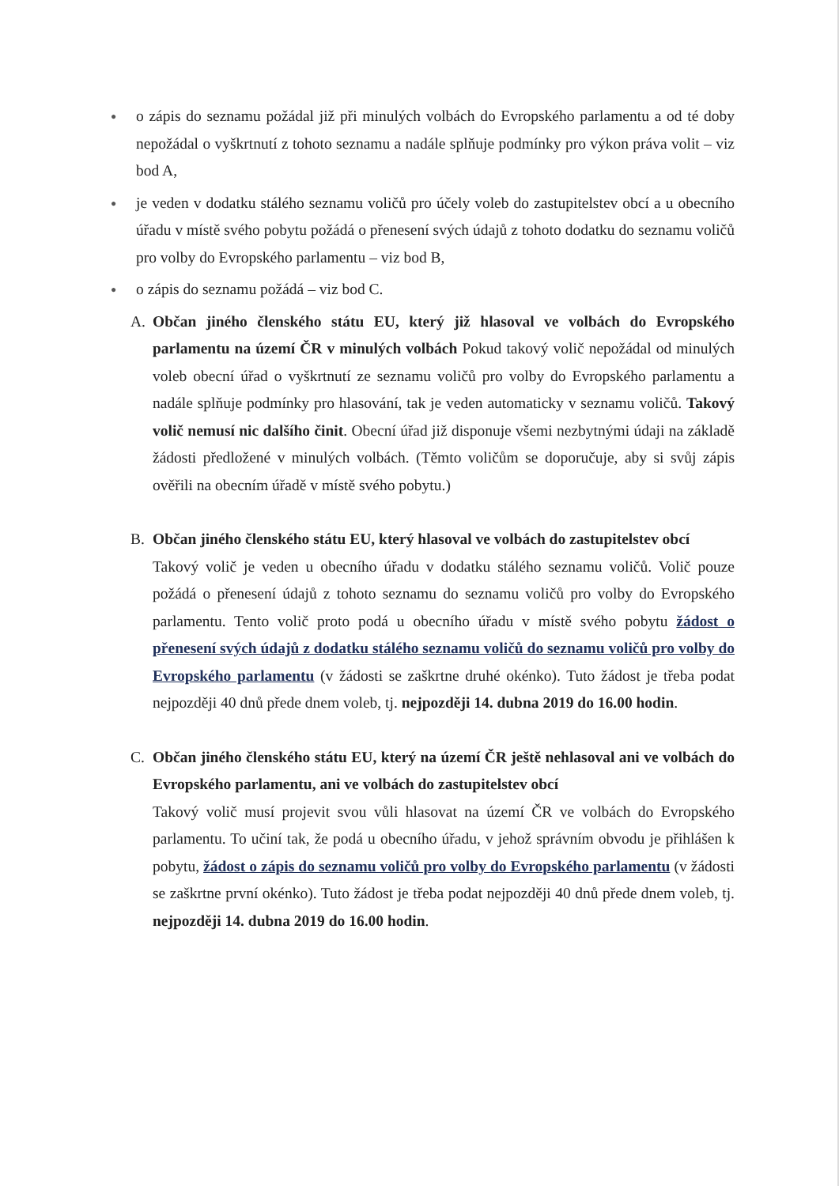●
o zápis do seznamu požádal již při minulých volbách do Evropského parlamentu a od té doby nepožádal o vyškrtnutí z tohoto seznamu a nadále splňuje podmínky pro výkon práva volit – viz bod A,
●
je veden v dodatku stálého seznamu voličů pro účely voleb do zastupitelstev obcí a u obecního úřadu v místě svého pobytu požádá o přenesení svých údajů z tohoto dodatku do seznamu voličů pro volby do Evropského parlamentu – viz bod B,
●
o zápis do seznamu požádá – viz bod C.
A. Občan jiného členského státu EU, který již hlasoval ve volbách do Evropského parlamentu na území ČR v minulých volbách Pokud takový volič nepožádal od minulých voleb obecní úřad o vyškrtnutí ze seznamu voličů pro volby do Evropského parlamentu a nadále splňuje podmínky pro hlasování, tak je veden automaticky v seznamu voličů. Takový volič nemusí nic dalšího činit. Obecní úřad již disponuje všemi nezbytnými údaji na základě žádosti předložené v minulých volbách. (Těmto voličům se doporučuje, aby si svůj zápis ověřili na obecním úřadě v místě svého pobytu.)
B. Občan jiného členského státu EU, který hlasoval ve volbách do zastupitelstev obcí
Takový volič je veden u obecního úřadu v dodatku stálého seznamu voličů. Volič pouze požádá o přenesení údajů z tohoto seznamu do seznamu voličů pro volby do Evropského parlamentu. Tento volič proto podá u obecního úřadu v místě svého pobytu žádost o přenesení svých údajů z dodatku stálého seznamu voličů do seznamu voličů pro volby do Evropského parlamentu (v žádosti se zaškrtne druhé okénko). Tuto žádost je třeba podat nejpozději 40 dnů přede dnem voleb, tj. nejpozději 14. dubna 2019 do 16.00 hodin.
C. Občan jiného členského státu EU, který na území ČR ještě nehlasoval ani ve volbách do Evropského parlamentu, ani ve volbách do zastupitelstev obcí
Takový volič musí projevit svou vůli hlasovat na území ČR ve volbách do Evropského parlamentu. To učiní tak, že podá u obecního úřadu, v jehož správním obvodu je přihlášen k pobytu, žádost o zápis do seznamu voličů pro volby do Evropského parlamentu (v žádosti se zaškrtne první okénko). Tuto žádost je třeba podat nejpozději 40 dnů přede dnem voleb, tj. nejpozději 14. dubna 2019 do 16.00 hodin.